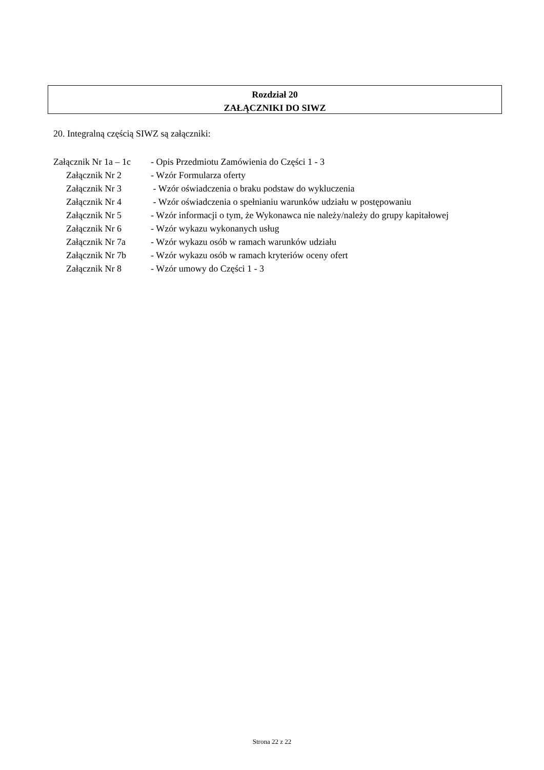Rozdział 20
ZAŁĄCZNIKI DO SIWZ
20. Integralną częścią SIWZ są załączniki:
Załącznik Nr 1a – 1c - Opis Przedmiotu Zamówienia do Części 1 - 3
Załącznik Nr 2 - Wzór Formularza oferty
Załącznik Nr 3 - Wzór oświadczenia o braku podstaw do wykluczenia
Załącznik Nr 4 - Wzór oświadczenia o spełnianiu warunków udziału w postępowaniu
Załącznik Nr 5 - Wzór informacji o tym, że Wykonawca nie należy/należy do grupy kapitałowej
Załącznik Nr 6 - Wzór wykazu wykonanych usług
Załącznik Nr 7a - Wzór wykazu osób w ramach warunków udziału
Załącznik Nr 7b - Wzór wykazu osób w ramach kryteriów oceny ofert
Załącznik Nr 8 - Wzór umowy do Części 1 - 3
Strona 22 z 22